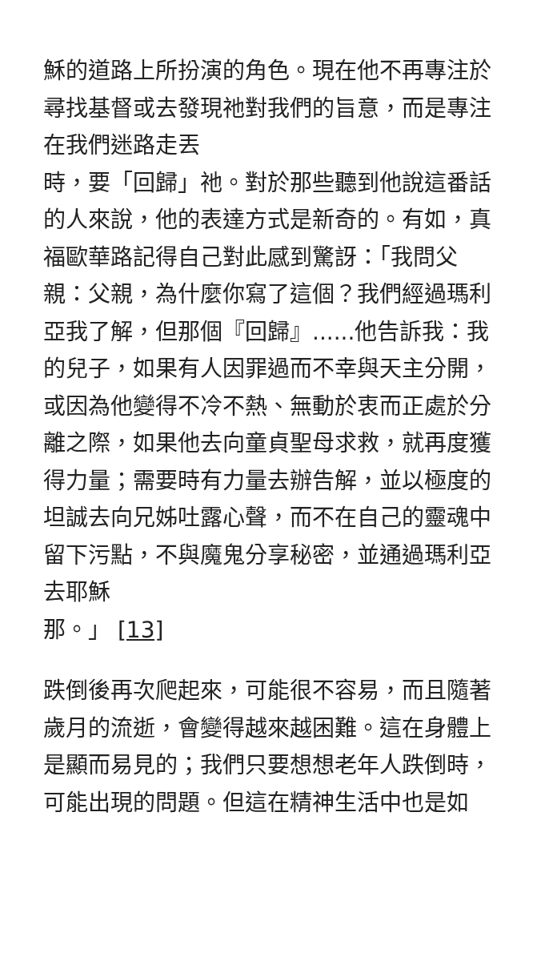穌的道路上所扮演的角色。現在他不再專注於尋找基督或去發現祂對我們的旨意，而是專注在我們迷路走丟
時，要「回歸」祂。對於那些聽到他說這番話的人來說，他的表達方式是新奇的。有如，真福歐華路記得自己對此感到驚訝：「我問父親：父親，為什麼你寫了這個？我們經過瑪利亞我了解，但那個『回歸』......他告訴我：我的兒子，如果有人因罪過而不幸與天主分開，或因為他變得不冷不熱、無動於衷而正處於分離之際，如果他去向童貞聖母求救，就再度獲得力量；需要時有力量去辦告解，並以極度的坦誠去向兄姊吐露心聲，而不在自己的靈魂中留下污點，不與魔鬼分享秘密，並通過瑪利亞去耶穌
那。」 [13]
跌倒後再次爬起來，可能很不容易，而且隨著歲月的流逝，會變得越來越困難。這在身體上是顯而易見的；我們只要想想老年人跌倒時，可能出現的問題。但這在精神生活中也是如